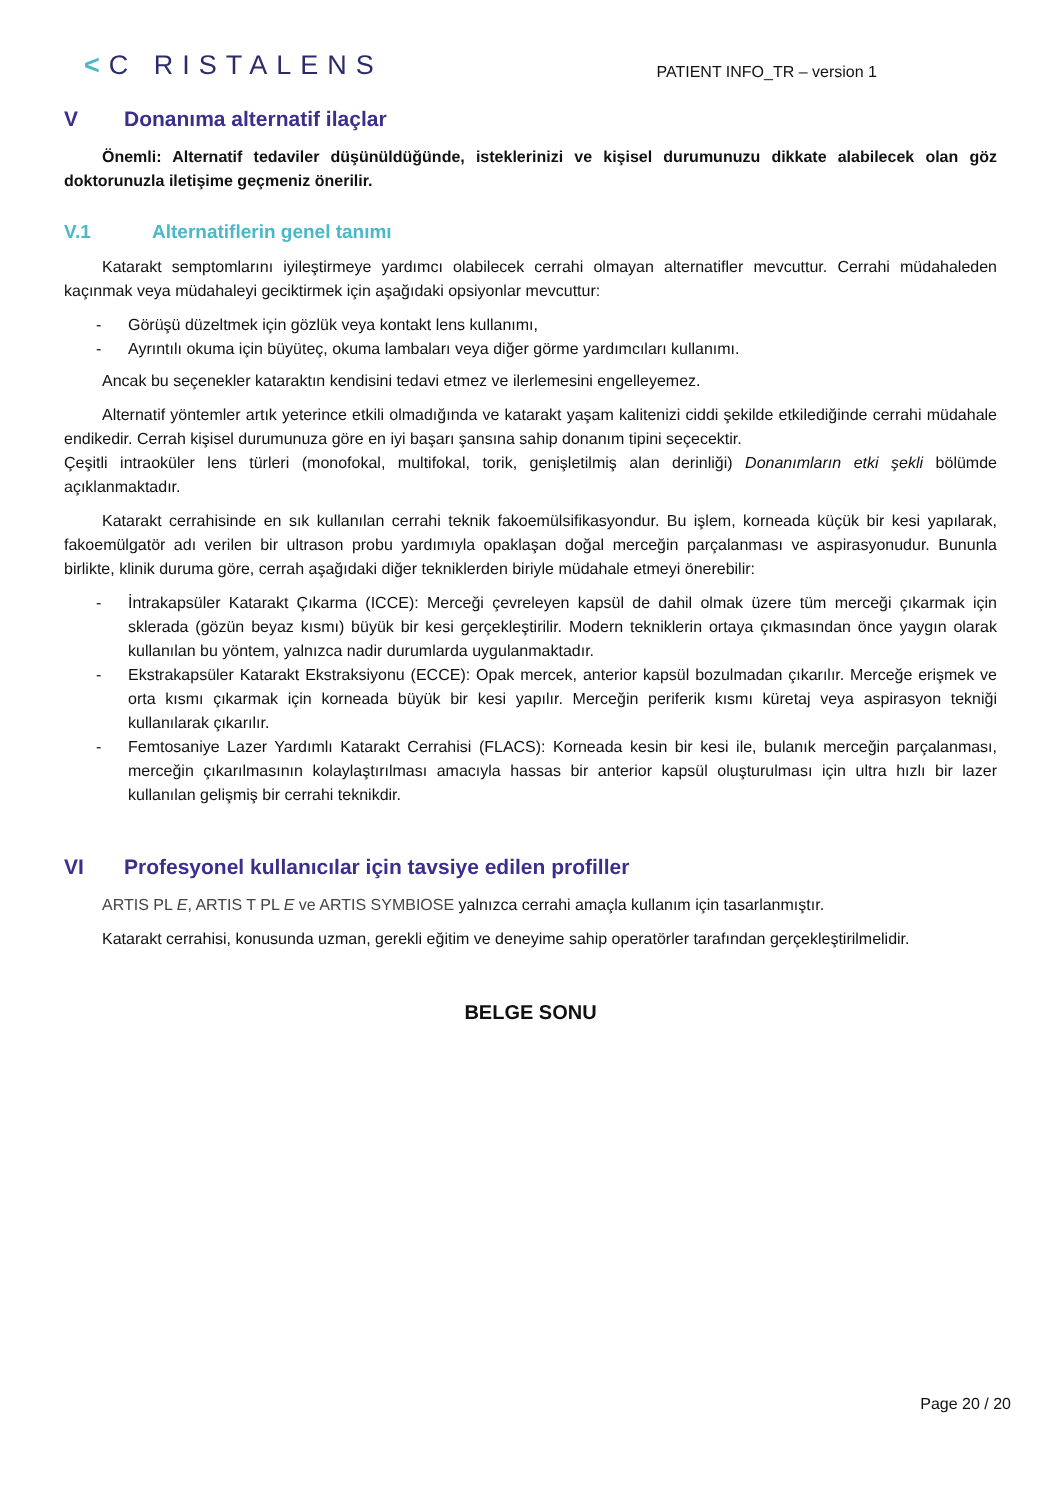<C RISTALENS
PATIENT INFO_TR – version 1
V Donanıma alternatif ilaçlar
Önemli: Alternatif tedaviler düşünüldüğünde, isteklerinizi ve kişisel durumunuzu dikkate alabilecek olan göz doktorunuzla iletişime geçmeniz önerilir.
V.1 Alternatiflerin genel tanımı
Katarakt semptomlarını iyileştirmeye yardımcı olabilecek cerrahi olmayan alternatifler mevcuttur. Cerrahi müdahaleden kaçınmak veya müdahaleyi geciktirmek için aşağıdaki opsiyonlar mevcuttur:
- Görüşü düzeltmek için gözlük veya kontakt lens kullanımı,
- Ayrıntılı okuma için büyüteç, okuma lambaları veya diğer görme yardımcıları kullanımı.
Ancak bu seçenekler kataraktın kendisini tedavi etmez ve ilerlemesini engelleyemez.
Alternatif yöntemler artık yeterince etkili olmadığında ve katarakt yaşam kalitenizi ciddi şekilde etkilediğinde cerrahi müdahale endikedir. Cerrah kişisel durumunuza göre en iyi başarı şansına sahip donanım tipini seçecektir.
Çeşitli intraoküler lens türleri (monofokal, multifokal, torik, genişletilmiş alan derinliği) Donanımların etki şekli bölümde açıklanmaktadır.
Katarakt cerrahisinde en sık kullanılan cerrahi teknik fakoemülsifikasyondur. Bu işlem, korneada küçük bir kesi yapılarak, fakoemülgatör adı verilen bir ultrason probu yardımıyla opaklaşan doğal merceğin parçalanması ve aspirasyonudur. Bununla birlikte, klinik duruma göre, cerrah aşağıdaki diğer tekniklerden biriyle müdahale etmeyi önerebilir:
- İntrakapsüler Katarakt Çıkarma (ICCE): Merceği çevreleyen kapsül de dahil olmak üzere tüm merceği çıkarmak için sklerada (gözün beyaz kısmı) büyük bir kesi gerçekleştirilir. Modern tekniklerin ortaya çıkmasından önce yaygın olarak kullanılan bu yöntem, yalnızca nadir durumlarda uygulanmaktadır.
- Ekstrakapsüler Katarakt Ekstraksiyonu (ECCE): Opak mercek, anterior kapsül bozulmadan çıkarılır. Merceğe erişmek ve orta kısmı çıkarmak için korneada büyük bir kesi yapılır. Merceğin periferik kısmı küretaj veya aspirasyon tekniği kullanılarak çıkarılır.
- Femtosaniye Lazer Yardımlı Katarakt Cerrahisi (FLACS): Korneada kesin bir kesi ile, bulanık merceğin parçalanması, merceğin çıkarılmasının kolaylaştırılması amacıyla hassas bir anterior kapsül oluşturulması için ultra hızlı bir lazer kullanılan gelişmiş bir cerrahi teknikdir.
VI Profesyonel kullanıcılar için tavsiye edilen profiller
ARTIS PL E, ARTIS T PL E ve ARTIS SYMBIOSE yalnızca cerrahi amaçla kullanım için tasarlanmıştır.
Katarakt cerrahisi, konusunda uzman, gerekli eğitim ve deneyime sahip operatörler tarafından gerçekleştirilmelidir.
BELGE SONU
Page 20 / 20